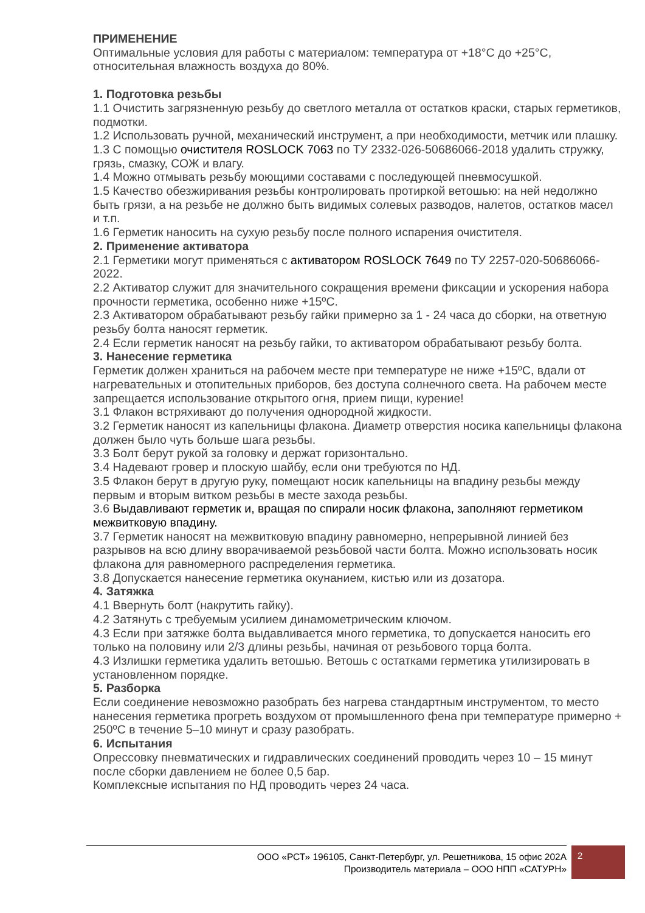ПРИМЕНЕНИЕ
Оптимальные условия для работы с материалом: температура от +18°С до +25°С, относительная влажность воздуха до 80%.
1. Подготовка резьбы
1.1 Очистить загрязненную резьбу до светлого металла от остатков краски, старых герметиков, подмотки.
1.2 Использовать ручной, механический инструмент, а при необходимости, метчик или плашку.
1.3 С помощью очистителя ROSLOCK 7063 по ТУ 2332-026-50686066-2018 удалить стружку, грязь, смазку, СОЖ и влагу.
1.4 Можно отмывать резьбу моющими составами с последующей пневмосушкой.
1.5 Качество обезжиривания резьбы контролировать протиркой ветошью: на ней недолжно быть грязи, а на резьбе не должно быть видимых солевых разводов, налетов, остатков масел и т.п.
1.6 Герметик наносить на сухую резьбу после полного испарения очистителя.
2. Применение активатора
2.1 Герметики могут применяться с активатором ROSLOCK 7649 по ТУ 2257-020-50686066-2022.
2.2 Активатор служит для значительного сокращения времени фиксации и ускорения набора прочности герметика, особенно ниже +15ºС.
2.3 Активатором обрабатывают резьбу гайки примерно за 1 - 24 часа до сборки, на ответную резьбу болта наносят герметик.
2.4 Если герметик наносят на резьбу гайки, то активатором обрабатывают резьбу болта.
3. Нанесение герметика
Герметик должен храниться на рабочем месте при температуре не ниже +15ºС, вдали от нагревательных и отопительных приборов, без доступа солнечного света. На рабочем месте запрещается использование открытого огня, прием пищи, курение!
3.1 Флакон встряхивают до получения однородной жидкости.
3.2 Герметик наносят из капельницы флакона. Диаметр отверстия носика капельницы флакона должен было чуть больше шага резьбы.
3.3 Болт берут рукой за головку и держат горизонтально.
3.4 Надевают гровер и плоскую шайбу, если они требуются по НД.
3.5 Флакон берут в другую руку, помещают носик капельницы на впадину резьбы между первым и вторым витком резьбы в месте захода резьбы.
3.6 Выдавливают герметик и, вращая по спирали носик флакона, заполняют герметиком межвитковую впадину.
3.7 Герметик наносят на межвитковую впадину равномерно, непрерывной линией без разрывов на всю длину вворачиваемой резьбовой части болта. Можно использовать носик флакона для равномерного распределения герметика.
3.8 Допускается нанесение герметика окунанием, кистью или из дозатора.
4. Затяжка
4.1 Ввернуть болт (накрутить гайку).
4.2 Затянуть с требуемым усилием динамометрическим ключом.
4.3 Если при затяжке болта выдавливается много герметика, то допускается наносить его только на половину или 2/3 длины резьбы, начиная от резьбового торца болта.
4.3 Излишки герметика удалить ветошью. Ветошь с остатками герметика утилизировать в установленном порядке.
5. Разборка
Если соединение невозможно разобрать без нагрева стандартным инструментом, то место нанесения герметика прогреть воздухом от промышленного фена при температуре примерно + 250ºС в течение 5–10 минут и сразу разобрать.
6. Испытания
Опрессовку пневматических и гидравлических соединений проводить через 10 – 15 минут после сборки давлением не более 0,5 бар.
Комплексные испытания по НД проводить через 24 часа.
ООО «РСТ» 196105, Санкт-Петербург, ул. Решетникова, 15 офис 202А
Производитель материала – ООО НПП «САТУРН»
2